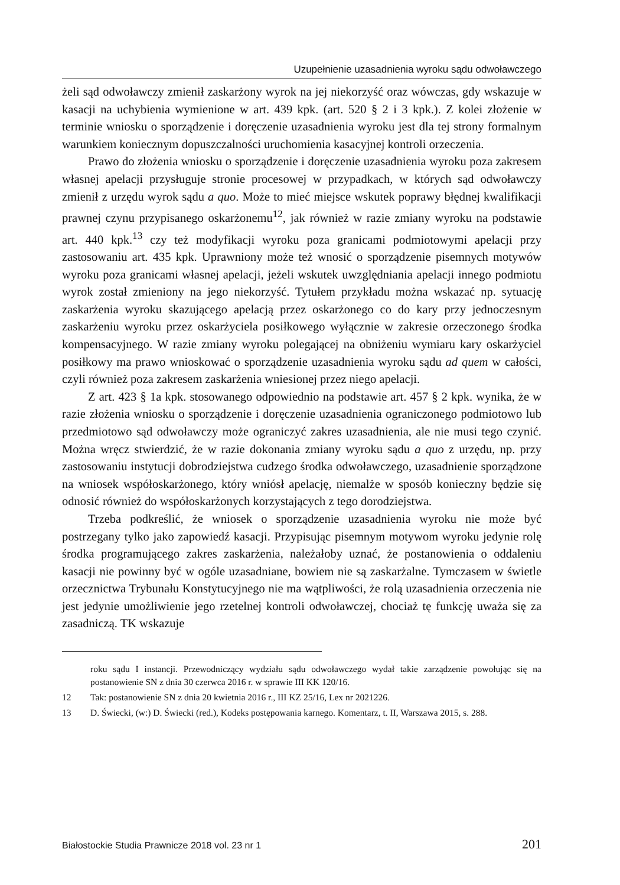Uzupełnienie uzasadnienia wyroku sądu odwoławczego
żeli sąd odwoławczy zmienił zaskarżony wyrok na jej niekorzyść oraz wówczas, gdy wskazuje w kasacji na uchybienia wymienione w art. 439 kpk. (art. 520 § 2 i 3 kpk.). Z kolei złożenie w terminie wniosku o sporządzenie i doręczenie uzasadnienia wyroku jest dla tej strony formalnym warunkiem koniecznym dopuszczalności uruchomienia kasacyjnej kontroli orzeczenia.
Prawo do złożenia wniosku o sporządzenie i doręczenie uzasadnienia wyroku poza zakresem własnej apelacji przysługuje stronie procesowej w przypadkach, w których sąd odwoławczy zmienił z urzędu wyrok sądu a quo. Może to mieć miejsce wskutek poprawy błędnej kwalifikacji prawnej czynu przypisanego oskarżonemu<sup>12</sup>, jak również w razie zmiany wyroku na podstawie art. 440 kpk.<sup>13</sup> czy też modyfikacji wyroku poza granicami podmiotowymi apelacji przy zastosowaniu art. 435 kpk. Uprawniony może też wnosić o sporządzenie pisemnych motywów wyroku poza granicami własnej apelacji, jeżeli wskutek uwzględniania apelacji innego podmiotu wyrok został zmieniony na jego niekorzyść. Tytułem przykładu można wskazać np. sytuację zaskarżenia wyroku skazującego apelacją przez oskarżonego co do kary przy jednoczesnym zaskarżeniu wyroku przez oskarżyciela posiłkowego wyłącznie w zakresie orzeczonego środka kompensacyjnego. W razie zmiany wyroku polegającej na obniżeniu wymiaru kary oskarżyciel posiłkowy ma prawo wnioskować o sporządzenie uzasadnienia wyroku sądu ad quem w całości, czyli również poza zakresem zaskarżenia wniesionej przez niego apelacji.
Z art. 423 § 1a kpk. stosowanego odpowiednio na podstawie art. 457 § 2 kpk. wynika, że w razie złożenia wniosku o sporządzenie i doręczenie uzasadnienia ograniczonego podmiotowo lub przedmiotowo sąd odwoławczy może ograniczyć zakres uzasadnienia, ale nie musi tego czynić. Można wręcz stwierdzić, że w razie dokonania zmiany wyroku sądu a quo z urzędu, np. przy zastosowaniu instytucji dobrodziejstwa cudzego środka odwoławczego, uzasadnienie sporządzone na wniosek współoskarżonego, który wniósł apelację, niemalże w sposób konieczny będzie się odnosić również do współoskarżonych korzystających z tego dorodziejstwa.
Trzeba podkreślić, że wniosek o sporządzenie uzasadnienia wyroku nie może być postrzegany tylko jako zapowiedź kasacji. Przypisując pisemnym motywom wyroku jedynie rolę środka programującego zakres zaskarżenia, należałoby uznać, że postanowienia o oddaleniu kasacji nie powinny być w ogóle uzasadniane, bowiem nie są zaskarżalne. Tymczasem w świetle orzecznictwa Trybunału Konstytucyjnego nie ma wątpliwości, że rolą uzasadnienia orzeczenia nie jest jedynie umożliwienie jego rzetelnej kontroli odwoławczej, chociaż tę funkcję uważa się za zasadniczą. TK wskazuje
roku sądu I instancji. Przewodniczący wydziału sądu odwoławczego wydał takie zarządzenie powołując się na postanowienie SN z dnia 30 czerwca 2016 r. w sprawie III KK 120/16.
12 Tak: postanowienie SN z dnia 20 kwietnia 2016 r., III KZ 25/16, Lex nr 2021226.
13 D. Świecki, (w:) D. Świecki (red.), Kodeks postępowania karnego. Komentarz, t. II, Warszawa 2015, s. 288.
Białostockie Studia Prawnicze 2018 vol. 23 nr 1 201